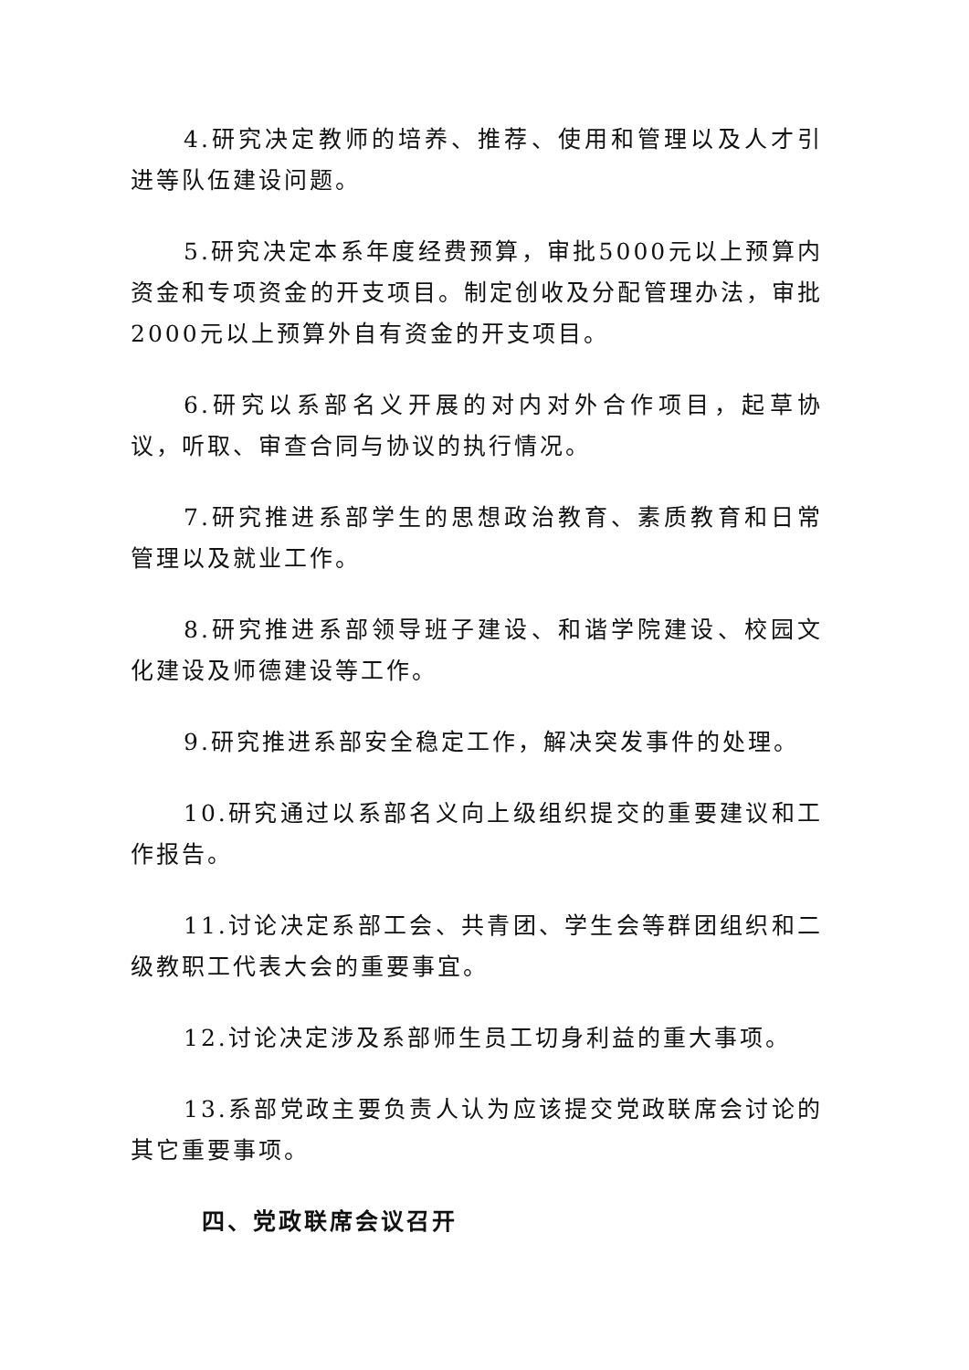4.研究决定教师的培养、推荐、使用和管理以及人才引进等队伍建设问题。
5.研究决定本系年度经费预算，审批5000元以上预算内资金和专项资金的开支项目。制定创收及分配管理办法，审批2000元以上预算外自有资金的开支项目。
6.研究以系部名义开展的对内对外合作项目，起草协议，听取、审查合同与协议的执行情况。
7.研究推进系部学生的思想政治教育、素质教育和日常管理以及就业工作。
8.研究推进系部领导班子建设、和谐学院建设、校园文化建设及师德建设等工作。
9.研究推进系部安全稳定工作，解决突发事件的处理。
10.研究通过以系部名义向上级组织提交的重要建议和工作报告。
11.讨论决定系部工会、共青团、学生会等群团组织和二级教职工代表大会的重要事宜。
12.讨论决定涉及系部师生员工切身利益的重大事项。
13.系部党政主要负责人认为应该提交党政联席会讨论的其它重要事项。
四、党政联席会议召开